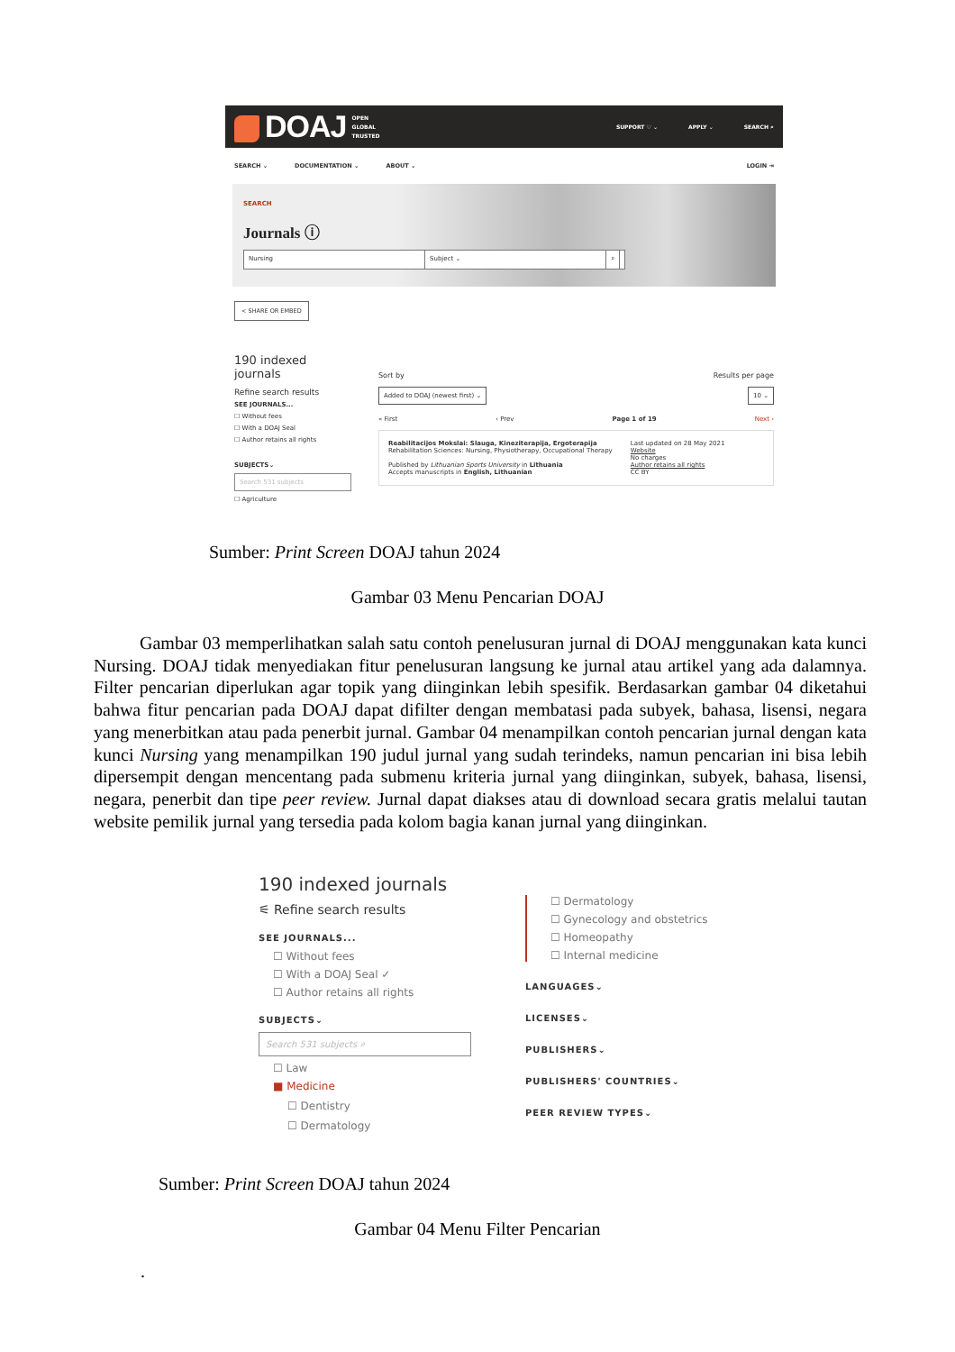DOAJ OPEN
GLOBAL
TRUSTED
SUPPORT ♡ ⌄ APPLY ⌄ SEARCH ⌕
SEARCH ⌄ DOCUMENTATION ⌄ ABOUT ⌄ LOGIN ⇥
SEARCH
Journals ⓘ
Nursing Subject ⌄ ⌕
< SHARE OR EMBED
190 indexed journals
Refine search results
SEE JOURNALS...
☐ Without fees
☐ With a DOAJ Seal
☐ Author retains all rights
SUBJECTS⌄
Search 531 subjects
☐ Agriculture
Sort by Results per page
Added to DOAJ (newest first) ⌄ 10 ⌄
« First ‹ Prev Page 1 of 19 Next ›
Reabilitacijos Mokslai: Slauga, Kineziterapija, Ergoterapija
Rehabilitation Sciences: Nursing, Physiotherapy, Occupational Therapy
Published by Lithuanian Sports University in Lithuania
Accepts manuscripts in English, Lithuanian
Last updated on 28 May 2021
Website
No charges
Author retains all rights
CC BY
Sumber: Print Screen DOAJ tahun 2024
Gambar 03 Menu Pencarian DOAJ
Gambar 03 memperlihatkan salah satu contoh penelusuran jurnal di DOAJ menggunakan kata kunci Nursing. DOAJ tidak menyediakan fitur penelusuran langsung ke jurnal atau artikel yang ada dalamnya. Filter pencarian diperlukan agar topik yang diinginkan lebih spesifik. Berdasarkan gambar 04 diketahui bahwa fitur pencarian pada DOAJ dapat difilter dengan membatasi pada subyek, bahasa, lisensi, negara yang menerbitkan atau pada penerbit jurnal. Gambar 04 menampilkan contoh pencarian jurnal dengan kata kunci Nursing yang menampilkan 190 judul jurnal yang sudah terindeks, namun pencarian ini bisa lebih dipersempit dengan mencentang pada submenu kriteria jurnal yang diinginkan, subyek, bahasa, lisensi, negara, penerbit dan tipe peer review. Jurnal dapat diakses atau di download secara gratis melalui tautan website pemilik jurnal yang tersedia pada kolom bagia kanan jurnal yang diinginkan.
190 indexed journals
⚟ Refine search results
SEE JOURNALS...
☐ Without fees
☐ With a DOAJ Seal ✓
☐ Author retains all rights
SUBJECTS⌄
Search 531 subjects ⌕
☐ Law
■ Medicine
☐ Dentistry
☐ Dermatology
☐ Dermatology
☐ Gynecology and obstetrics
☐ Homeopathy
☐ Internal medicine
LANGUAGES⌄
LICENSES⌄
PUBLISHERS⌄
PUBLISHERS' COUNTRIES⌄
PEER REVIEW TYPES⌄
Sumber: Print Screen DOAJ tahun 2024
Gambar 04 Menu Filter Pencarian
.